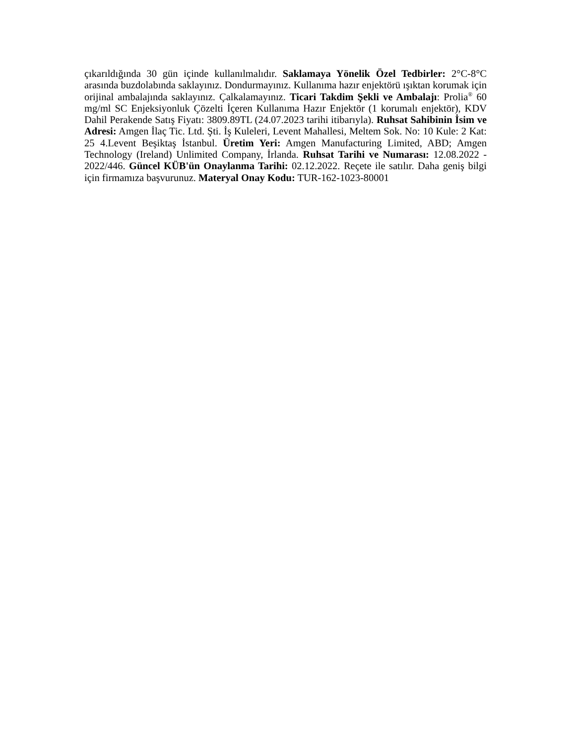çıkarıldığında 30 gün içinde kullanılmalıdır. Saklamaya Yönelik Özel Tedbirler: 2°C-8°C arasında buzdolabında saklayınız. Dondurmayınız. Kullanıma hazır enjektörü ışıktan korumak için orijinal ambalajında saklayınız. Çalkalamayınız. Ticari Takdim Şekli ve Ambalajı: Prolia<sup>®</sup> 60 mg/ml SC Enjeksiyonluk Çözelti İçeren Kullanıma Hazır Enjektör (1 korumalı enjektör), KDV Dahil Perakende Satış Fiyatı: 3809.89TL (24.07.2023 tarihi itibarıyla). Ruhsat Sahibinin İsim ve Adresi: Amgen İlaç Tic. Ltd. Şti. İş Kuleleri, Levent Mahallesi, Meltem Sok. No: 10 Kule: 2 Kat: 25 4.Levent Beşiktaş İstanbul. Üretim Yeri: Amgen Manufacturing Limited, ABD; Amgen Technology (Ireland) Unlimited Company, İrlanda. Ruhsat Tarihi ve Numarası: 12.08.2022 - 2022/446. Güncel KÜB'ün Onaylanma Tarihi: 02.12.2022. Reçete ile satılır. Daha geniş bilgi için firmamıza başvurunuz. Materyal Onay Kodu: TUR-162-1023-80001